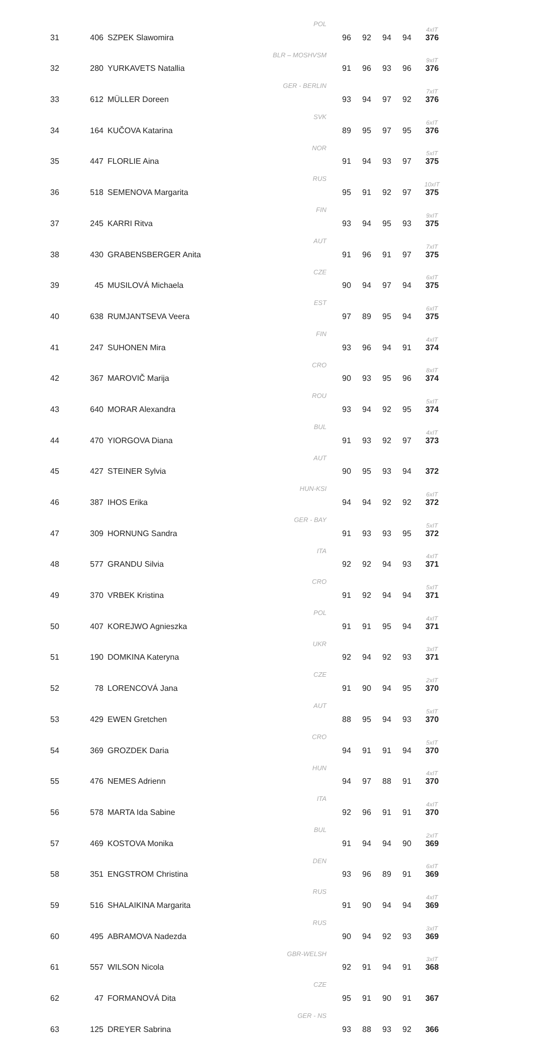| 31 | 406 | SZPEK Slawomira | POL | 96 | 92 | 94 | 94 | 4xIT 376 |
| 32 | 280 | YURKAVETS Natallia | BLR – MOSHVSM | 91 | 96 | 93 | 96 | 9xIT 376 |
| 33 | 612 | MÜLLER Doreen | GER - BERLIN | 93 | 94 | 97 | 92 | 7xIT 376 |
| 34 | 164 | KUČOVA Katarina | SVK | 89 | 95 | 97 | 95 | 6xIT 376 |
| 35 | 447 | FLORLIE Aina | NOR | 91 | 94 | 93 | 97 | 5xIT 375 |
| 36 | 518 | SEMENOVA Margarita | RUS | 95 | 91 | 92 | 97 | 10xIT 375 |
| 37 | 245 | KARRI Ritva | FIN | 93 | 94 | 95 | 93 | 9xIT 375 |
| 38 | 430 | GRABENSBERGER Anita | AUT | 91 | 96 | 91 | 97 | 7xIT 375 |
| 39 | 45 | MUSILOVÁ Michaela | CZE | 90 | 94 | 97 | 94 | 6xIT 375 |
| 40 | 638 | RUMJANTSEVA Veera | EST | 97 | 89 | 95 | 94 | 6xIT 375 |
| 41 | 247 | SUHONEN Mira | FIN | 93 | 96 | 94 | 91 | 4xIT 374 |
| 42 | 367 | MAROVIČ Marija | CRO | 90 | 93 | 95 | 96 | 8xIT 374 |
| 43 | 640 | MORAR Alexandra | ROU | 93 | 94 | 92 | 95 | 5xIT 374 |
| 44 | 470 | YIORGOVA Diana | BUL | 91 | 93 | 92 | 97 | 4xIT 373 |
| 45 | 427 | STEINER Sylvia | AUT | 90 | 95 | 93 | 94 | 372 |
| 46 | 387 | IHOS Erika | HUN-KSI | 94 | 94 | 92 | 92 | 6xIT 372 |
| 47 | 309 | HORNUNG Sandra | GER - BAY | 91 | 93 | 93 | 95 | 5xIT 372 |
| 48 | 577 | GRANDU Silvia | ITA | 92 | 92 | 94 | 93 | 4xIT 371 |
| 49 | 370 | VRBEK Kristina | CRO | 91 | 92 | 94 | 94 | 5xIT 371 |
| 50 | 407 | KOREJWO Agnieszka | POL | 91 | 91 | 95 | 94 | 4xIT 371 |
| 51 | 190 | DOMKINA Kateryna | UKR | 92 | 94 | 92 | 93 | 3xIT 371 |
| 52 | 78 | LORENCOVÁ Jana | CZE | 91 | 90 | 94 | 95 | 2xIT 370 |
| 53 | 429 | EWEN Gretchen | AUT | 88 | 95 | 94 | 93 | 5xIT 370 |
| 54 | 369 | GROZDEK Daria | CRO | 94 | 91 | 91 | 94 | 5xIT 370 |
| 55 | 476 | NEMES Adrienn | HUN | 94 | 97 | 88 | 91 | 4xIT 370 |
| 56 | 578 | MARTA Ida Sabine | ITA | 92 | 96 | 91 | 91 | 4xIT 370 |
| 57 | 469 | KOSTOVA Monika | BUL | 91 | 94 | 94 | 90 | 2xIT 369 |
| 58 | 351 | ENGSTROM Christina | DEN | 93 | 96 | 89 | 91 | 6xIT 369 |
| 59 | 516 | SHALAIKINA Margarita | RUS | 91 | 90 | 94 | 94 | 4xIT 369 |
| 60 | 495 | ABRAMOVA Nadezda | RUS | 90 | 94 | 92 | 93 | 3xIT 369 |
| 61 | 557 | WILSON Nicola | GBR-WELSH | 92 | 91 | 94 | 91 | 3xIT 368 |
| 62 | 47 | FORMANOVÁ Dita | CZE | 95 | 91 | 90 | 91 | 367 |
| 63 | 125 | DREYER Sabrina | GER - NS | 93 | 88 | 93 | 92 | 366 |